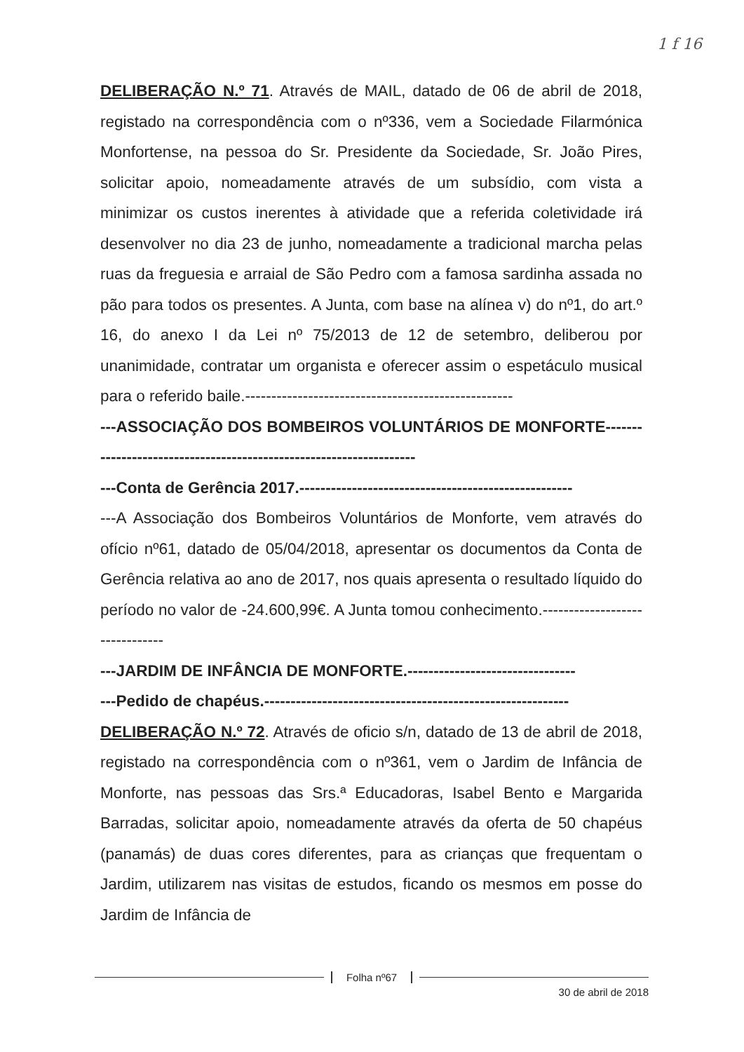1 f 16
DELIBERAÇÃO N.º 71. Através de MAIL, datado de 06 de abril de 2018, registado na correspondência com o nº336, vem a Sociedade Filarmónica Monfortense, na pessoa do Sr. Presidente da Sociedade, Sr. João Pires, solicitar apoio, nomeadamente através de um subsídio, com vista a minimizar os custos inerentes à atividade que a referida coletividade irá desenvolver no dia 23 de junho, nomeadamente a tradicional marcha pelas ruas da freguesia e arraial de São Pedro com a famosa sardinha assada no pão para todos os presentes. A Junta, com base na alínea v) do nº1, do art.º 16, do anexo I da Lei nº 75/2013 de 12 de setembro, deliberou por unanimidade, contratar um organista e oferecer assim o espetáculo musical para o referido baile.---------------------------------------------------
---ASSOCIAÇÃO DOS BOMBEIROS VOLUNTÁRIOS DE MONFORTE-------------------------------------------------------------------
---Conta de Gerência 2017.----------------------------------------------------
---A Associação dos Bombeiros Voluntários de Monforte, vem através do ofício nº61, datado de 05/04/2018, apresentar os documentos da Conta de Gerência relativa ao ano de 2017, nos quais apresenta o resultado líquido do período no valor de -24.600,99€. A Junta tomou conhecimento.-------------------------------
---JARDIM DE INFÂNCIA DE MONFORTE.--------------------------------
---Pedido de chapéus.----------------------------------------------------------
DELIBERAÇÃO N.º 72. Através de oficio s/n, datado de 13 de abril de 2018, registado na correspondência com o nº361, vem o Jardim de Infância de Monforte, nas pessoas das Srs.ª Educadoras, Isabel Bento e Margarida Barradas, solicitar apoio, nomeadamente através da oferta de 50 chapéus (panamás) de duas cores diferentes, para as crianças que frequentam o Jardim, utilizarem nas visitas de estudos, ficando os mesmos em posse do Jardim de Infância de
Folha nº67
30 de abril de 2018